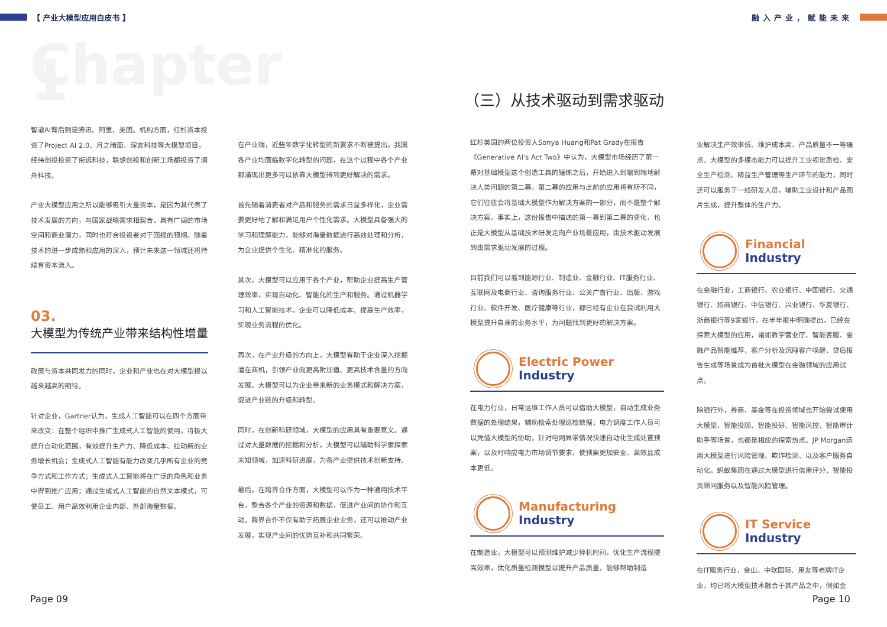【 产业大模型应用白皮书 】 融入产业，赋能未来
Chapter 1
智谱AI背后则是腾讯、阿里、美团。机构方面，红杉资本投资了Project AI 2.0、月之暗面、深言科技等大模型项目，经纬创投投资了衔远科技，联想创投和创新工场都投资了澜舟科技。
产业大模型应用之所以能够吸引大量资本，是因为其代表了技术发展的方向，与国家战略需求相契合，具有广阔的市场空间和商业潜力，同时也符合投资者对于回报的预期。随着技术的进一步成熟和应用的深入，预计未来这一领域还将持续有资本流入。
03.
大模型为传统产业带来结构性增量
政策与资本共同发力的同时，企业和产业也在对大模型报以越来越高的期待。
针对企业，Gartner认为，生成人工智能可以在四个方面带来改变：在整个组织中推广生成式人工智能的使用，将极大提升自动化范围，有效提升生产力、降低成本、拉动新的业务增长机会；生成式人工智能有能力改变几乎所有企业的竞争方式和工作方式；生成式人工智能将在广泛的角色和业务中得到推广应用；通过生成式人工智能的自然文本模式，可使员工、用户高效利用企业内部、外部海量数据。
在产业端，近些年数字化转型的新要求不断被提出，我国各产业均面临数字化转型的问题，在这个过程中各个产业都涌现出更多可以依靠大模型得到更好解决的需求。
首先随着消费者对产品和服务的需求日益多样化，企业需要更好地了解和满足用户个性化需求。大模型具备强大的学习和理解能力，能够对海量数据进行高效处理和分析，为企业提供个性化、精准化的服务。
其次，大模型可以应用于各个产业，帮助企业提高生产管理效率，实现自动化、智能化的生产和服务。通过机器学习和人工智能技术，企业可以降低成本、提高生产效率，实现业务流程的优化。
再次，在产业升级的方向上，大模型有助于企业深入挖掘潜在商机，引领产业向更高附加值、更高技术含量的方向发展。大模型可以为企业带来新的业务模式和解决方案，促进产业链的升级和转型。
同时，在创新科研领域，大模型的应用具有重要意义。通过对大量数据的挖掘和分析，大模型可以辅助科学家探索未知领域，加速科研进展，为各产业提供技术创新支持。
最后，在跨界合作方面，大模型可以作为一种通用技术平台，整合各个产业的资源和数据，促进产业间的协作和互动。跨界合作不仅有助于拓展企业业务，还可以推动产业发展，实现产业间的优势互补和共同繁荣。
（三）从技术驱动到需求驱动
红杉美国的两位投资人Sonya Huang和Pat Grady在报告《Generative AI's Act Two》中认为，大模型市场经历了第一幕对基础模型这个创造工具的锤炼之后，开始进入到端到端地解决人类问题的第二幕。第二幕的应用与此前的应用将有所不同，它们往往会将基础大模型作为解决方案的一部分，而不是整个解决方案。事实上，这份报告中描述的第一幕到第二幕的变化，也正是大模型从基础技术研发走向产业场景应用，由技术驱动发展到由需求驱动发展的过程。
目前我们可以看到能源行业、制造业、金融行业、IT服务行业、互联网及电商行业、咨询服务行业、公关广告行业、出版、游戏行业、软件开发、医疗健康等行业，都已经有企业在尝试利用大模型提升自身的业务水平，为问题找到更好的解决方案。
Electric Power
Industry
在电力行业，日常运维工作人员可以借助大模型，自动生成业务数据的处理结果，辅助检索处理巡检数据；电力调度工作人员可以凭借大模型的协助，针对电网异常情况快速自动化生成处置预案，以及时响应电力市场调节要求，使预案更加安全、高效且成本更低。
Manufacturing
Industry
在制造业，大模型可以预测维护减少停机时间，优化生产流程提高效率，优化质量检测模型以提升产品质量，能够帮助制造
业解决生产效率低、维护成本高、产品质量不一等痛点。大模型的多模态能力可以提升工业视觉质检、安全生产检测、精益生产管理等生产环节的能力，同时还可以服务于一线研发人员，辅助工业设计和产品图片生成，提升整体的生产力。
Financial
Industry
在金融行业，工商银行、农业银行、中国银行、交通银行、招商银行、中信银行、兴业银行、华夏银行、浙商银行等9家银行，在半年报中明确提出，已经在探索大模型的应用，诸如数字营业厅、智能客服、金融产品智能推荐、客户分析及沉睡客户唤醒、贷后报告生成等场景成为首批大模型在金融领域的应用试点。
除银行外，券商、基金等在投资领域也开始尝试使用大模型，智能投顾、智能投研、智能风控、智能审计助手等场景，也都是相应的探索热点。JP Morgan运用大模型进行风险管理、欺诈检测、以及客户服务自动化。蚂蚁集团在通过大模型进行信用评分、智能投资顾问服务以及智能风险管理。
IT Service
Industry
在IT服务行业，金山、中软国际、用友等老牌IT企业，均已将大模型技术融合于其产品之中，例如金
Page 09 Page 10